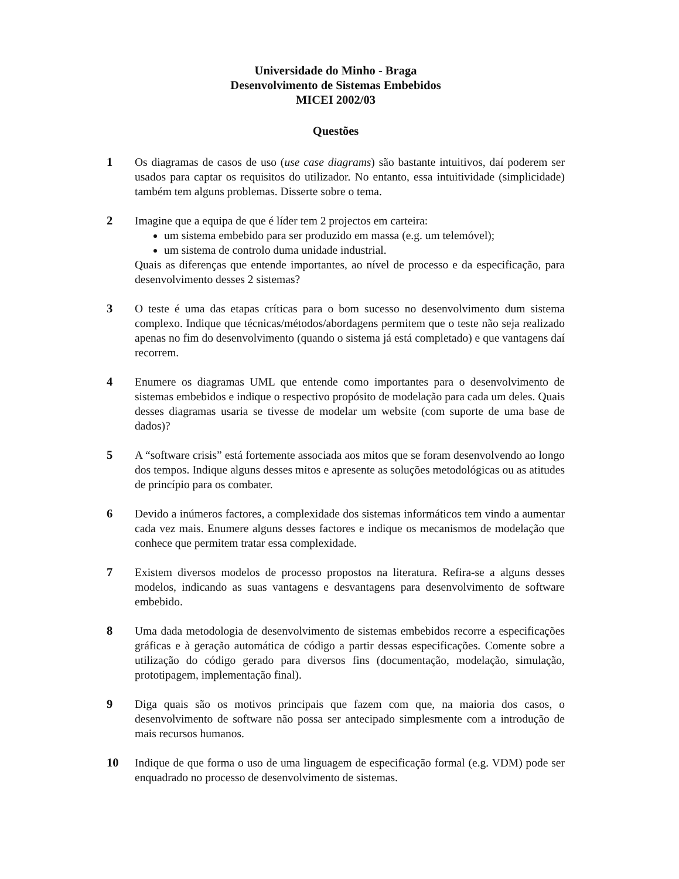Universidade do Minho - Braga
Desenvolvimento de Sistemas Embebidos
MICEI 2002/03
Questões
1 Os diagramas de casos de uso (use case diagrams) são bastante intuitivos, daí poderem ser usados para captar os requisitos do utilizador. No entanto, essa intuitividade (simplicidade) também tem alguns problemas. Disserte sobre o tema.
2 Imagine que a equipa de que é líder tem 2 projectos em carteira:
um sistema embebido para ser produzido em massa (e.g. um telemóvel);
um sistema de controlo duma unidade industrial.
Quais as diferenças que entende importantes, ao nível de processo e da especificação, para desenvolvimento desses 2 sistemas?
3 O teste é uma das etapas críticas para o bom sucesso no desenvolvimento dum sistema complexo. Indique que técnicas/métodos/abordagens permitem que o teste não seja realizado apenas no fim do desenvolvimento (quando o sistema já está completado) e que vantagens daí recorrem.
4 Enumere os diagramas UML que entende como importantes para o desenvolvimento de sistemas embebidos e indique o respectivo propósito de modelação para cada um deles. Quais desses diagramas usaria se tivesse de modelar um website (com suporte de uma base de dados)?
5 A “software crisis” está fortemente associada aos mitos que se foram desenvolvendo ao longo dos tempos. Indique alguns desses mitos e apresente as soluções metodológicas ou as atitudes de princípio para os combater.
6 Devido a inúmeros factores, a complexidade dos sistemas informáticos tem vindo a aumentar cada vez mais. Enumere alguns desses factores e indique os mecanismos de modelação que conhece que permitem tratar essa complexidade.
7 Existem diversos modelos de processo propostos na literatura. Refira-se a alguns desses modelos, indicando as suas vantagens e desvantagens para desenvolvimento de software embebido.
8 Uma dada metodologia de desenvolvimento de sistemas embebidos recorre a especificações gráficas e à geração automática de código a partir dessas especificações. Comente sobre a utilização do código gerado para diversos fins (documentação, modelação, simulação, prototipagem, implementação final).
9 Diga quais são os motivos principais que fazem com que, na maioria dos casos, o desenvolvimento de software não possa ser antecipado simplesmente com a introdução de mais recursos humanos.
10 Indique de que forma o uso de uma linguagem de especificação formal (e.g. VDM) pode ser enquadrado no processo de desenvolvimento de sistemas.